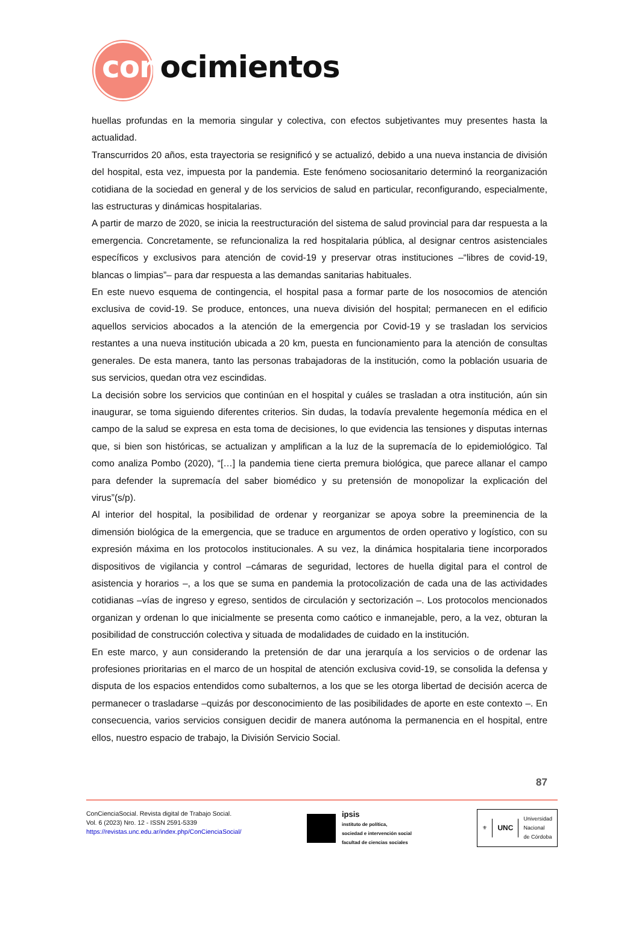conocimientos
huellas profundas en la memoria singular y colectiva, con efectos subjetivantes muy presentes hasta la actualidad.
Transcurridos 20 años, esta trayectoria se resignificó y se actualizó, debido a una nueva instancia de división del hospital, esta vez, impuesta por la pandemia. Este fenómeno sociosanitario determinó la reorganización cotidiana de la sociedad en general y de los servicios de salud en particular, reconfigurando, especialmente, las estructuras y dinámicas hospitalarias.
A partir de marzo de 2020, se inicia la reestructuración del sistema de salud provincial para dar respuesta a la emergencia. Concretamente, se refuncionaliza la red hospitalaria pública, al designar centros asistenciales específicos y exclusivos para atención de covid-19 y preservar otras instituciones –“libres de covid-19, blancas o limpias”– para dar respuesta a las demandas sanitarias habituales.
En este nuevo esquema de contingencia, el hospital pasa a formar parte de los nosocomios de atención exclusiva de covid-19. Se produce, entonces, una nueva división del hospital; permanecen en el edificio aquellos servicios abocados a la atención de la emergencia por Covid-19 y se trasladan los servicios restantes a una nueva institución ubicada a 20 km, puesta en funcionamiento para la atención de consultas generales. De esta manera, tanto las personas trabajadoras de la institución, como la población usuaria de sus servicios, quedan otra vez escindidas.
La decisión sobre los servicios que continúan en el hospital y cuáles se trasladan a otra institución, aún sin inaugurar, se toma siguiendo diferentes criterios. Sin dudas, la todavía prevalente hegemonía médica en el campo de la salud se expresa en esta toma de decisiones, lo que evidencia las tensiones y disputas internas que, si bien son históricas, se actualizan y amplifican a la luz de la supremacía de lo epidemiológico. Tal como analiza Pombo (2020), “[…] la pandemia tiene cierta premura biológica, que parece allanar el campo para defender la supremacía del saber biomédico y su pretensión de monopolizar la explicación del virus”(s/p).
Al interior del hospital, la posibilidad de ordenar y reorganizar se apoya sobre la preeminencia de la dimensión biológica de la emergencia, que se traduce en argumentos de orden operativo y logístico, con su expresión máxima en los protocolos institucionales. A su vez, la dinámica hospitalaria tiene incorporados dispositivos de vigilancia y control –cámaras de seguridad, lectores de huella digital para el control de asistencia y horarios –, a los que se suma en pandemia la protocolización de cada una de las actividades cotidianas –vías de ingreso y egreso, sentidos de circulación y sectorización –. Los protocolos mencionados organizan y ordenan lo que inicialmente se presenta como caótico e inmanejable, pero, a la vez, obturan la posibilidad de construcción colectiva y situada de modalidades de cuidado en la institución.
En este marco, y aun considerando la pretensión de dar una jerarquía a los servicios o de ordenar las profesiones prioritarias en el marco de un hospital de atención exclusiva covid-19, se consolida la defensa y disputa de los espacios entendidos como subalternos, a los que se les otorga libertad de decisión acerca de permanecer o trasladarse –quizás por desconocimiento de las posibilidades de aporte en este contexto –. En consecuencia, varios servicios consiguen decidir de manera autónoma la permanencia en el hospital, entre ellos, nuestro espacio de trabajo, la División Servicio Social.
87
ConCienciaSocial. Revista digital de Trabajo Social.
Vol. 6 (2023) Nro. 12 - ISSN 2591-5339
https://revistas.unc.edu.ar/index.php/ConCienciaSocial/
ipsis
instituto de política,
sociedad e intervención social
facultad de ciencias sociales
⚜
UNC
Universidad
Nacional
de Córdoba